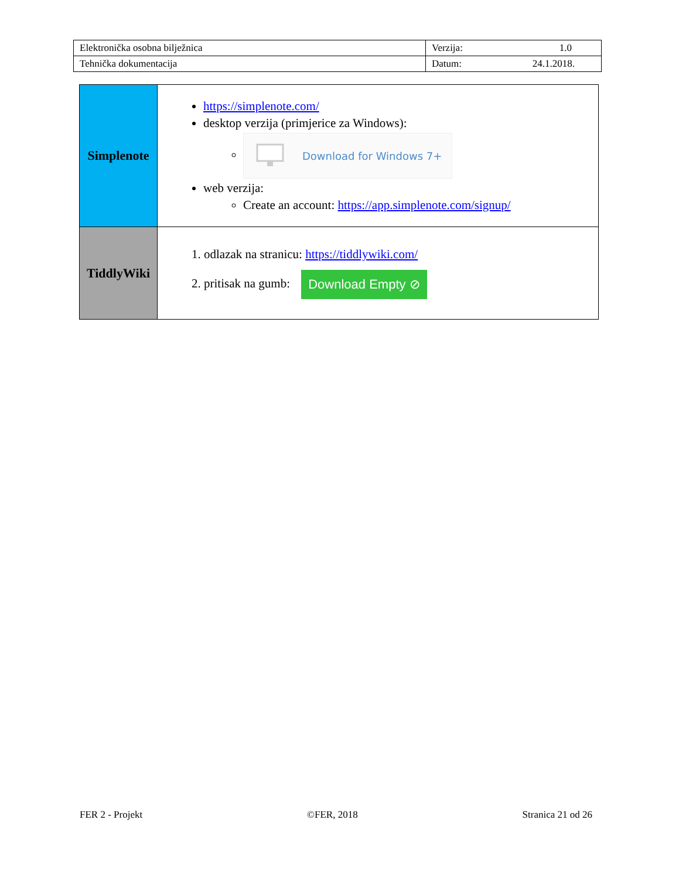| Elektronička osobna bilježnica | Verzija: 1.0 |
| Tehnička dokumentacija | Datum: 24.1.2018. |
| Simplenote | https://simplenote.com/ desktop verzija (primjerice za Windows): Download for Windows 7+ web verzija: Create an account: https://app.simplenote.com/signup/ |
| TiddlyWiki | 1. odlazak na stranicu: https://tiddlywiki.com/ 2. pritisak na gumb: Download Empty ⊘ |
FER 2 - Projekt ©FER, 2018 Stranica 21 od 26